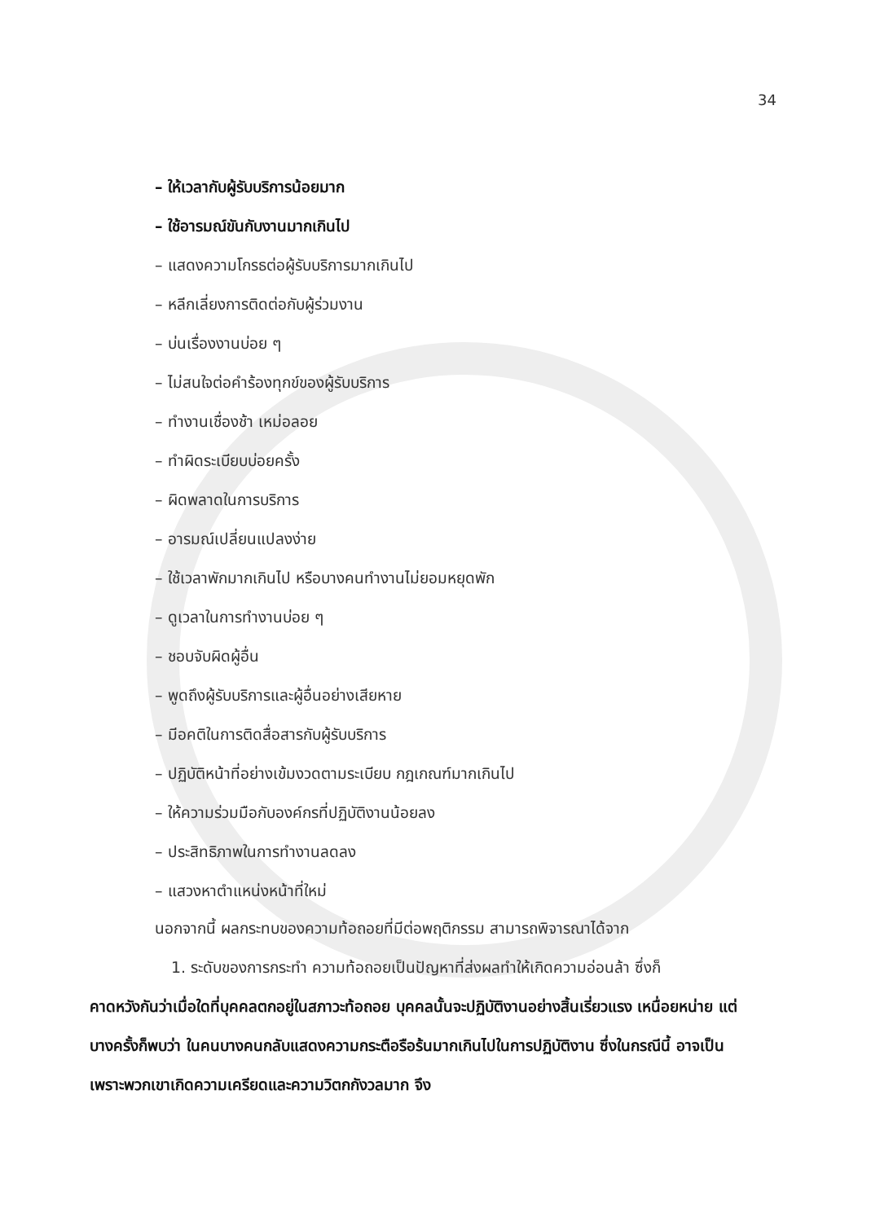34
– ให้เวลากับผู้รับบริการน้อยมาก
– ใช้อารมณ์ขันกับงานมากเกินไป
– แสดงความโกรธต่อผู้รับบริการมากเกินไป
– หลีกเลี่ยงการติดต่อกับผู้ร่วมงาน
– บ่นเรื่องงานบ่อย ๆ
– ไม่สนใจต่อคำร้องทุกข์ของผู้รับบริการ
– ทำงานเชื่องช้า เหม่อลอย
– ทำผิดระเบียบบ่อยครั้ง
– ผิดพลาดในการบริการ
– อารมณ์เปลี่ยนแปลงง่าย
– ใช้เวลาพักมากเกินไป หรือบางคนทำงานไม่ยอมหยุดพัก
– ดูเวลาในการทำงานบ่อย ๆ
– ชอบจับผิดผู้อื่น
– พูดถึงผู้รับบริการและผู้อื่นอย่างเสียหาย
– มีอคติในการติดสื่อสารกับผู้รับบริการ
– ปฏิบัติหน้าที่อย่างเข้มงวดตามระเบียบ กฎเกณฑ์มากเกินไป
– ให้ความร่วมมือกับองค์กรที่ปฏิบัติงานน้อยลง
– ประสิทธิภาพในการทำงานลดลง
– แสวงหาตำแหน่งหน้าที่ใหม่
นอกจากนี้ ผลกระทบของความท้อถอยที่มีต่อพฤติกรรม สามารถพิจารณาได้จาก
1. ระดับของการกระทำ ความท้อถอยเป็นปัญหาที่ส่งผลทำให้เกิดความอ่อนล้า ซึ่งก็
คาดหวังกันว่าเมื่อใดที่บุคคลตกอยู่ในสภาวะท้อถอย บุคคลนั้นจะปฏิบัติงานอย่างสิ้นเรี่ยวแรง เหนื่อยหน่าย แต่บางครั้งก็พบว่า ในคนบางคนกลับแสดงความกระตือรือร้นมากเกินไปในการปฏิบัติงาน ซึ่งในกรณีนี้ อาจเป็นเพราะพวกเขาเกิดความเครียดและความวิตกกังวลมาก จึง